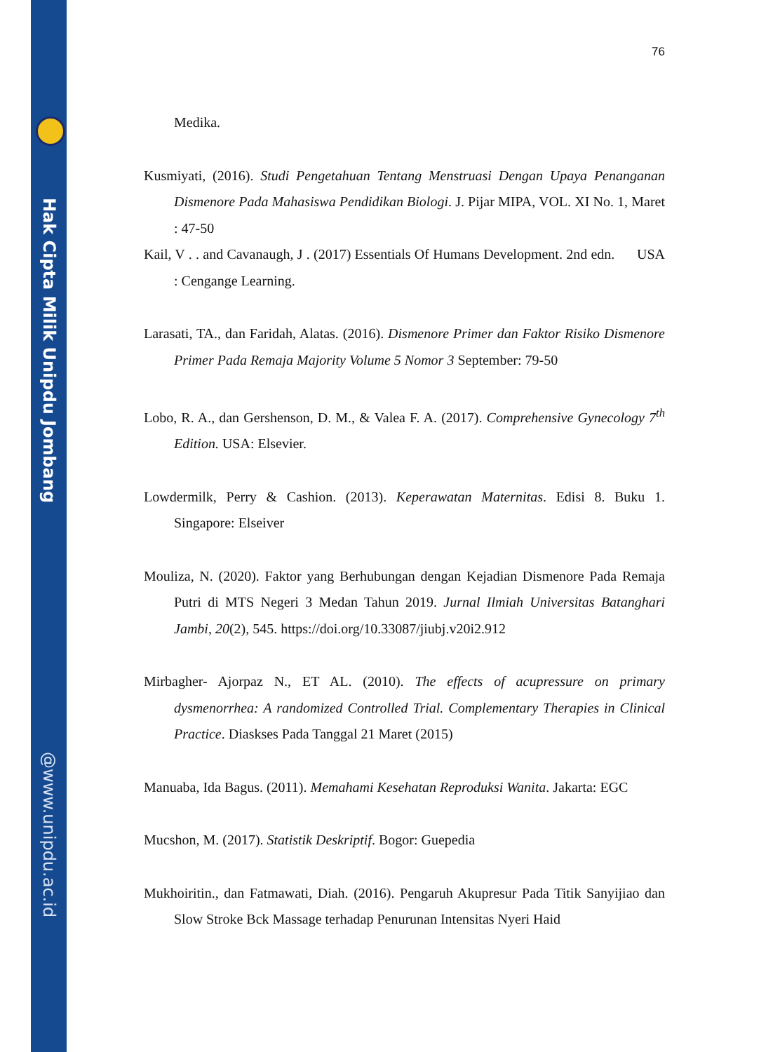Hak Cipta Milik Unipdu Jombang
@www.unipdu.ac.id
76
Medika.
Kusmiyati, (2016). Studi Pengetahuan Tentang Menstruasi Dengan Upaya Penanganan Dismenore Pada Mahasiswa Pendidikan Biologi. J. Pijar MIPA, VOL. XI No. 1, Maret : 47-50
Kail, V . . and Cavanaugh, J . (2017) Essentials Of Humans Development. 2nd edn. USA : Cengange Learning.
Larasati, TA., dan Faridah, Alatas. (2016). Dismenore Primer dan Faktor Risiko Dismenore Primer Pada Remaja Majority Volume 5 Nomor 3 September: 79-50
Lobo, R. A., dan Gershenson, D. M., & Valea F. A. (2017). Comprehensive Gynecology 7<sup>th</sup> Edition. USA: Elsevier.
Lowdermilk, Perry & Cashion. (2013). Keperawatan Maternitas. Edisi 8. Buku 1. Singapore: Elseiver
Mouliza, N. (2020). Faktor yang Berhubungan dengan Kejadian Dismenore Pada Remaja Putri di MTS Negeri 3 Medan Tahun 2019. Jurnal Ilmiah Universitas Batanghari Jambi, 20(2), 545. https://doi.org/10.33087/jiubj.v20i2.912
Mirbagher- Ajorpaz N., ET AL. (2010). The effects of acupressure on primary dysmenorrhea: A randomized Controlled Trial. Complementary Therapies in Clinical Practice. Diaskses Pada Tanggal 21 Maret (2015)
Manuaba, Ida Bagus. (2011). Memahami Kesehatan Reproduksi Wanita. Jakarta: EGC
Mucshon, M. (2017). Statistik Deskriptif. Bogor: Guepedia
Mukhoiritin., dan Fatmawati, Diah. (2016). Pengaruh Akupresur Pada Titik Sanyijiao dan Slow Stroke Bck Massage terhadap Penurunan Intensitas Nyeri Haid